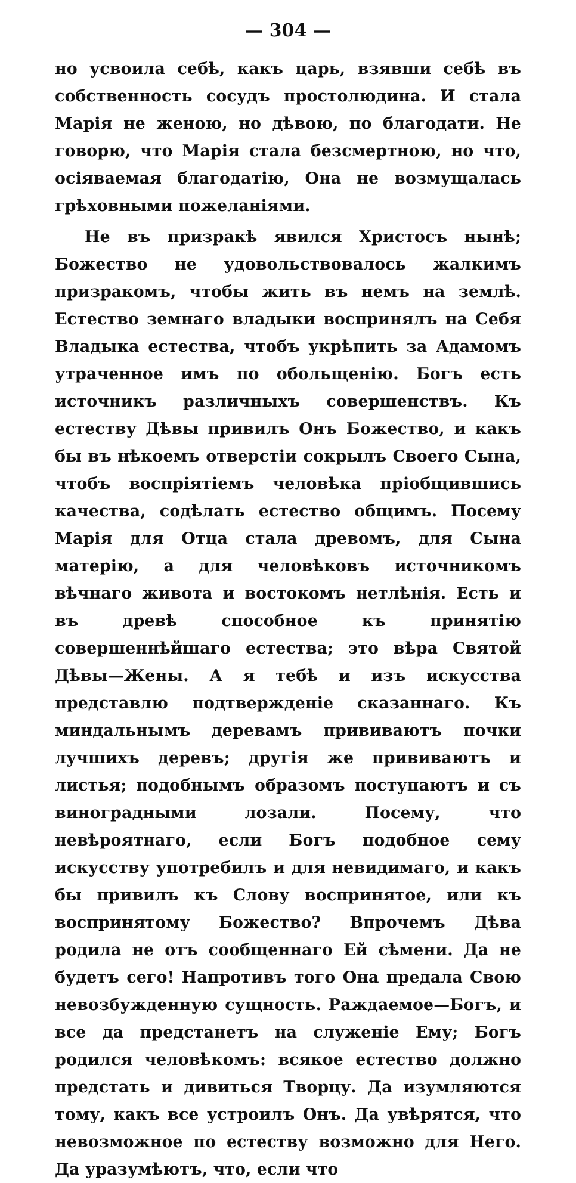— 304 —
но усвоила себѣ, какъ царь, взявши себѣ въ собственность сосудъ простолюдина. И стала Марія не женою, но дѣвою, по благодати. Не говорю, что Марія стала безсмертною, но что, осіяваемая благодатію, Она не возмущалась грѣховными пожеланіями.
Не въ призракѣ явился Христосъ нынѣ; Божество не удовольствовалось жалкимъ призракомъ, чтобы жить въ немъ на землѣ. Естество земнаго владыки воспринялъ на Себя Владыка естества, чтобъ укрѣпить за Адамомъ утраченное имъ по обольщенію. Богъ есть источникъ различныхъ совершенствъ. Къ естеству Дѣвы привилъ Онъ Божество, и какъ бы въ нѣкоемъ отверстіи сокрылъ Своего Сына, чтобъ воспріятіемъ человѣка пріобщившись качества, содѣлать естество общимъ. Посему Марія для Отца стала древомъ, для Сына матерію, а для человѣковъ источникомъ вѣчнаго живота и востокомъ нетлѣнія. Есть и въ древѣ способное къ принятію совершеннѣйшаго естества; это вѣра Святой Дѣвы—Жены. А я тебѣ и изъ искусства представлю подтвержденіе сказаннаго. Къ миндальнымъ деревамъ прививаютъ почки лучшихъ деревъ; другія же прививаютъ и листья; подобнымъ образомъ поступаютъ и съ виноградными лозали. Посему, что невѣроятнаго, если Богъ подобное сему искусству употребилъ и для невидимаго, и какъ бы привилъ къ Слову воспринятое, или къ воспринятому Божество? Впрочемъ Дѣва родила не отъ сообщеннаго Ей сѣмени. Да не будетъ сего! Напротивъ того Она предала Свою невозбужденную сущность. Раждаемое—Богъ, и все да предстанетъ на служеніе Ему; Богъ родился человѣкомъ: всякое естество должно предстать и дивиться Творцу. Да изумляются тому, какъ все устроилъ Онъ. Да увѣрятся, что невозможное по естеству возможно для Него. Да уразумѣютъ, что, если что